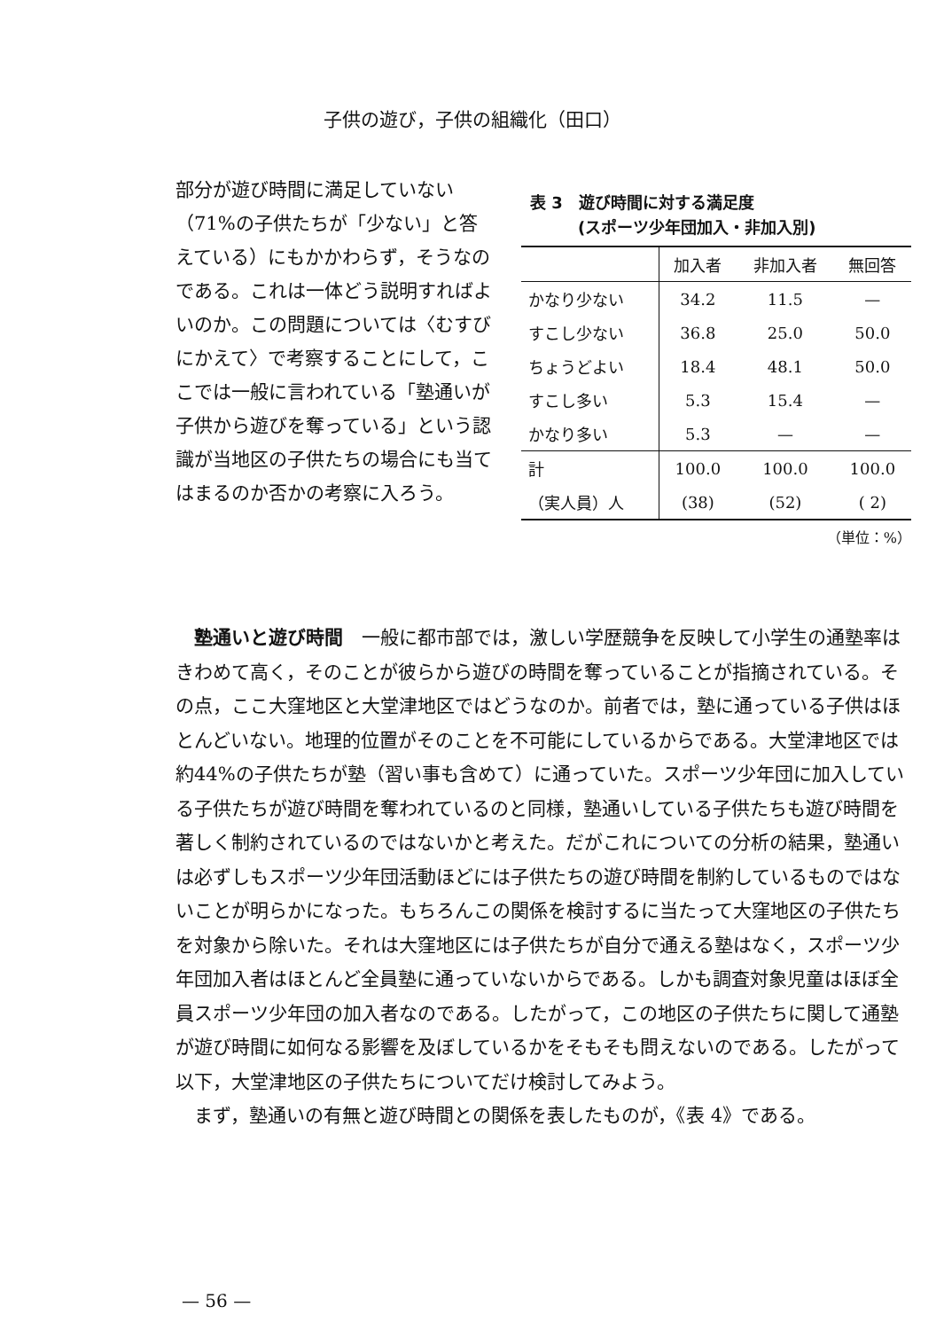子供の遊び，子供の組織化（田口）
部分が遊び時間に満足していない（71%の子供たちが「少ない」と答えている）にもかかわらず，そうなのである。これは一体どう説明すればよいのか。この問題については〈むすびにかえて〉で考察することにして，ここでは一般に言われている「塾通いが子供から遊びを奪っている」という認識が当地区の子供たちの場合にも当てはまるのか否かの考察に入ろう。
表 3　遊び時間に対する満足度
　　　(スポーツ少年団加入・非加入別)
| | 加入者 | 非加入者 | 無回答 |
| --- | --- | --- | --- |
| かなり少ない | 34.2 | 11.5 | — |
| すこし少ない | 36.8 | 25.0 | 50.0 |
| ちょうどよい | 18.4 | 48.1 | 50.0 |
| すこし多い | 5.3 | 15.4 | — |
| かなり多い | 5.3 | — | — |
| 計 | 100.0 | 100.0 | 100.0 |
| （実人員）人 | (38) | (52) | ( 2) |
（単位：%）
　塾通いと遊び時間　一般に都市部では，激しい学歴競争を反映して小学生の通塾率はきわめて高く，そのことが彼らから遊びの時間を奪っていることが指摘されている。その点，ここ大窪地区と大堂津地区ではどうなのか。前者では，塾に通っている子供はほとんどいない。地理的位置がそのことを不可能にしているからである。大堂津地区では約44%の子供たちが塾（習い事も含めて）に通っていた。スポーツ少年団に加入している子供たちが遊び時間を奪われているのと同様，塾通いしている子供たちも遊び時間を著しく制約されているのではないかと考えた。だがこれについての分析の結果，塾通いは必ずしもスポーツ少年団活動ほどには子供たちの遊び時間を制約しているものではないことが明らかになった。もちろんこの関係を検討するに当たって大窪地区の子供たちを対象から除いた。それは大窪地区には子供たちが自分で通える塾はなく，スポーツ少年団加入者はほとんど全員塾に通っていないからである。しかも調査対象児童はほぼ全員スポーツ少年団の加入者なのである。したがって，この地区の子供たちに関して通塾が遊び時間に如何なる影響を及ぼしているかをそもそも問えないのである。したがって以下，大堂津地区の子供たちについてだけ検討してみよう。
　まず，塾通いの有無と遊び時間との関係を表したものが，《表 4》である。
— 56 —